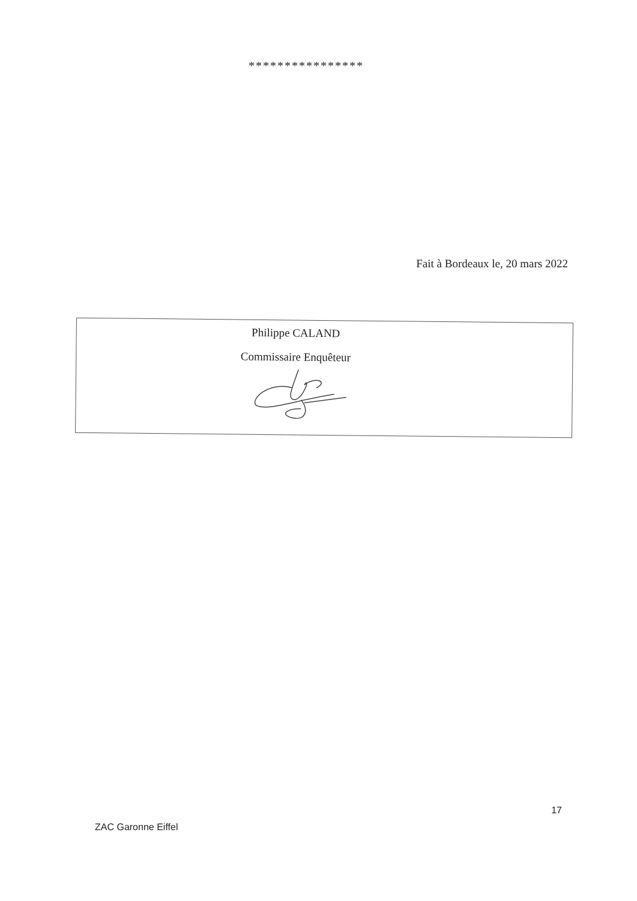****************
Fait à Bordeaux le, 20 mars 2022
Philippe CALAND
Commissaire Enquêteur
17
ZAC Garonne Eiffel